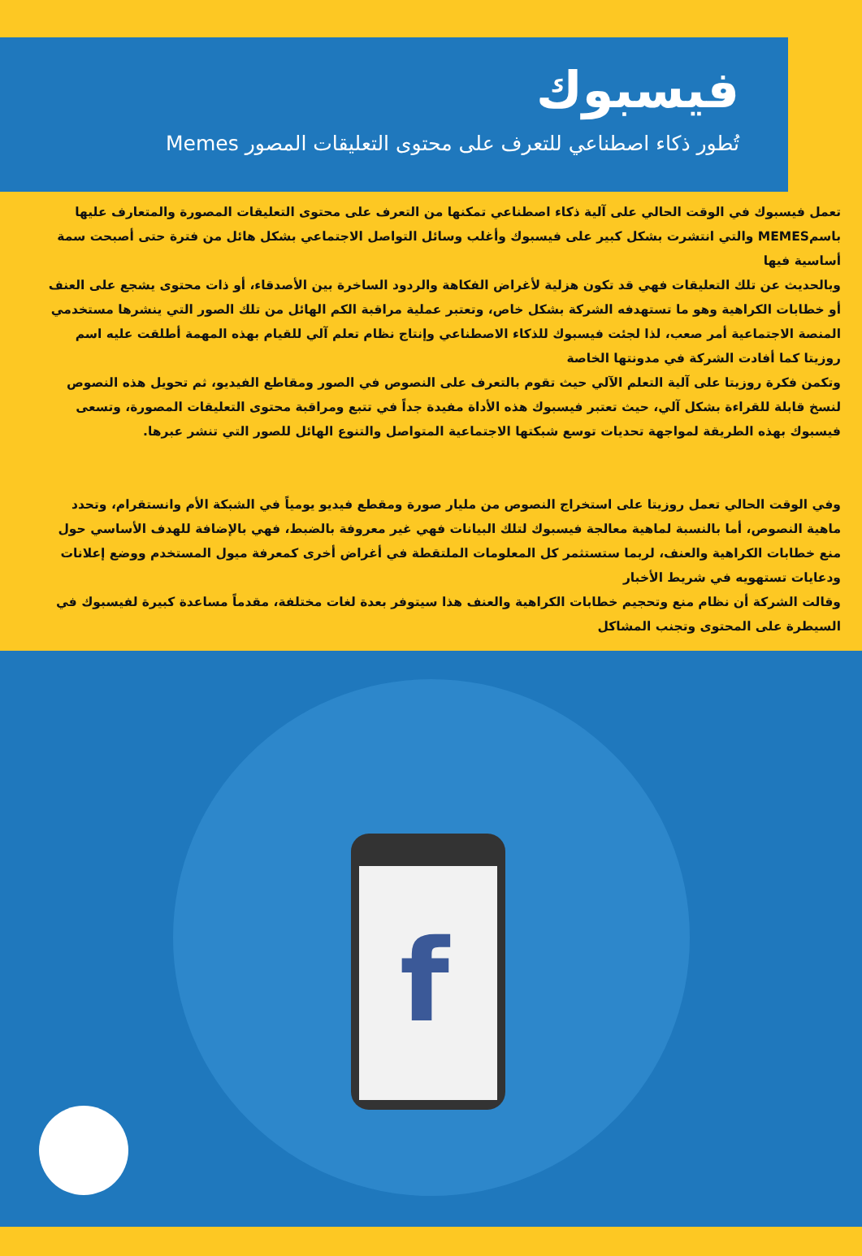فيسبوك
تُطور ذكاء اصطناعي للتعرف على محتوى التعليقات المصور Memes
تعمل فيسبوك في الوقت الحالي على آلية ذكاء اصطناعي تمكنها من التعرف على محتوى التعليقات المصورة والمتعارف عليها باسمMEMES والتي انتشرت بشكل كبير على فيسبوك وأغلب وسائل التواصل الاجتماعي بشكل هائل من فترة حتى أصبحت سمة أساسية فيها
وبالحديث عن تلك التعليقات فهي قد تكون هزلية لأغراض الفكاهة والردود الساخرة بين الأصدقاء، أو ذات محتوى يشجع على العنف أو خطابات الكراهية وهو ما تستهدفه الشركة بشكل خاص، وتعتبر عملية مراقبة الكم الهائل من تلك الصور التي ينشرها مستخدمي المنصة الاجتماعية أمر صعب، لذا لجئت فيسبوك للذكاء الاصطناعي وإنتاج نظام تعلم آلي للقيام بهذه المهمة أطلقت عليه اسم روزيتا كما أفادت الشركة في مدونتها الخاصة
وتكمن فكرة روزيتا على آلية التعلم الآلي حيث تقوم بالتعرف على النصوص في الصور ومقاطع الفيديو، ثم تحويل هذه النصوص لنسخ قابلة للقراءة بشكل آلي، حيث تعتبر فيسبوك هذه الأداة مفيدة جداً في تتبع ومراقبة محتوى التعليقات المصورة، وتسعى فيسبوك بهذه الطريقة لمواجهة تحديات توسع شبكتها الاجتماعية المتواصل والتنوع الهائل للصور التي تنشر عبرها.
وفي الوقت الحالي تعمل روزيتا على استخراج النصوص من مليار صورة ومقطع فيديو يومياً في الشبكة الأم وانستقرام، وتحدد ماهية النصوص، أما بالنسبة لماهية معالجة فيسبوك لتلك البيانات فهي غير معروفة بالضبط، فهي بالإضافة للهدف الأساسي حول منع خطابات الكراهية والعنف، لربما ستستثمر كل المعلومات الملتقطة في أغراض أخرى كمعرفة ميول المستخدم ووضع إعلانات ودعايات تستهويه في شريط الأخبار
وقالت الشركة أن نظام منع وتحجيم خطابات الكراهية والعنف هذا سيتوفر بعدة لغات مختلفة، مقدماً مساعدة كبيرة لفيسبوك في السيطرة على المحتوى وتجنب المشاكل
f